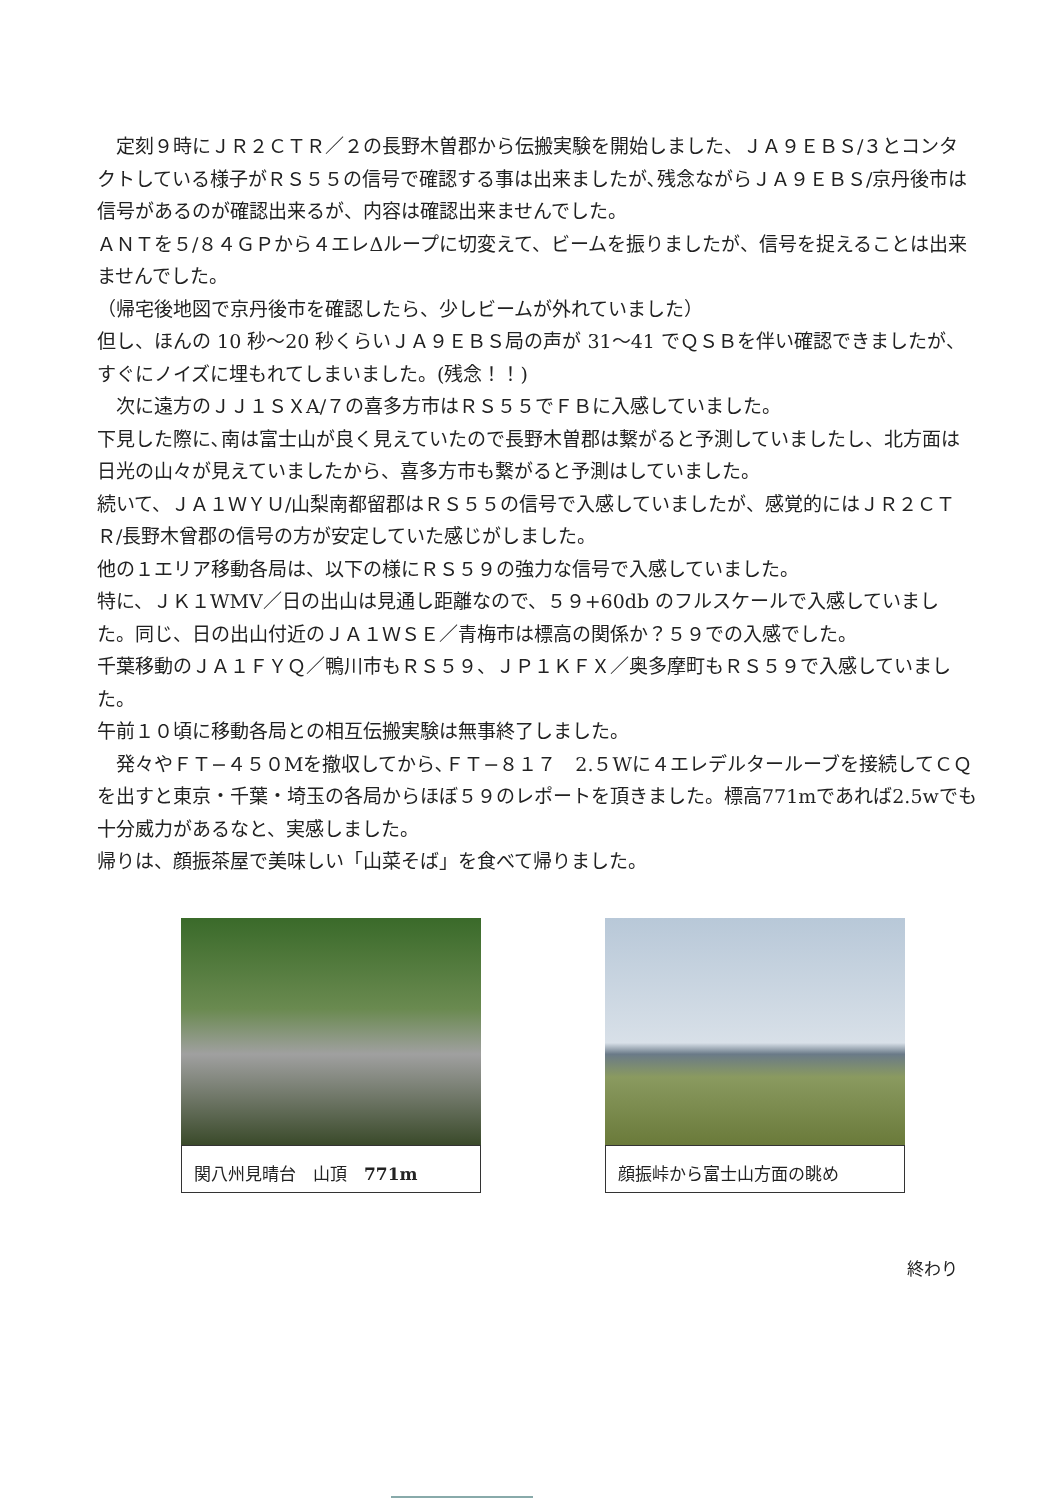定刻９時にＪＲ２ＣＴＲ／２の長野木曽郡から伝搬実験を開始しました、ＪＡ９ＥＢＳ/３とコンタクトしている様子がＲＳ５５の信号で確認する事は出来ましたが､残念ながらＪＡ９ＥＢＳ/京丹後市は信号があるのが確認出来るが、内容は確認出来ませんでした。
ＡＮＴを５/８４ＧＰから４エレΔループに切変えて、ビームを振りましたが、信号を捉えることは出来ませんでした。
（帰宅後地図で京丹後市を確認したら、少しビームが外れていました）
但し、ほんの 10 秒〜20 秒くらいＪＡ９ＥＢＳ局の声が 31〜41 でＱＳＢを伴い確認できましたが、すぐにノイズに埋もれてしまいました。(残念！！)
　次に遠方のＪＪ１ＳＸA/７の喜多方市はＲＳ５５でＦＢに入感していました。
下見した際に､南は富士山が良く見えていたので長野木曽郡は繋がると予測していましたし、北方面は日光の山々が見えていましたから、喜多方市も繋がると予測はしていました。
続いて、ＪＡ１ＷＹＵ/山梨南都留郡はＲＳ５５の信号で入感していましたが、感覚的にはＪＲ２ＣＴＲ/長野木曾郡の信号の方が安定していた感じがしました。
他の１エリア移動各局は、以下の様にＲＳ５９の強力な信号で入感していました。
特に、ＪＫ１WMV／日の出山は見通し距離なので、５９+60db のフルスケールで入感していました。同じ、日の出山付近のＪＡ１ＷＳＥ／青梅市は標高の関係か？５９での入感でした。
千葉移動のＪＡ１ＦＹＱ／鴨川市もＲＳ５９、ＪＰ１ＫＦＸ／奥多摩町もＲＳ５９で入感していました。
午前１０頃に移動各局との相互伝搬実験は無事終了しました。
　発々やＦＴ−４５０Мを撤収してから､ＦＴ−８１７　2.５Wに４エレデルタールーブを接続してＣＱを出すと東京・千葉・埼玉の各局からほぼ５９のレポートを頂きました。標高771mであれば2.5wでも十分威力があるなと、実感しました。
帰りは、顔振茶屋で美味しい「山菜そば」を食べて帰りました。
関八州見晴台　山頂　771m 顔振峠から富士山方面の眺め
終わり